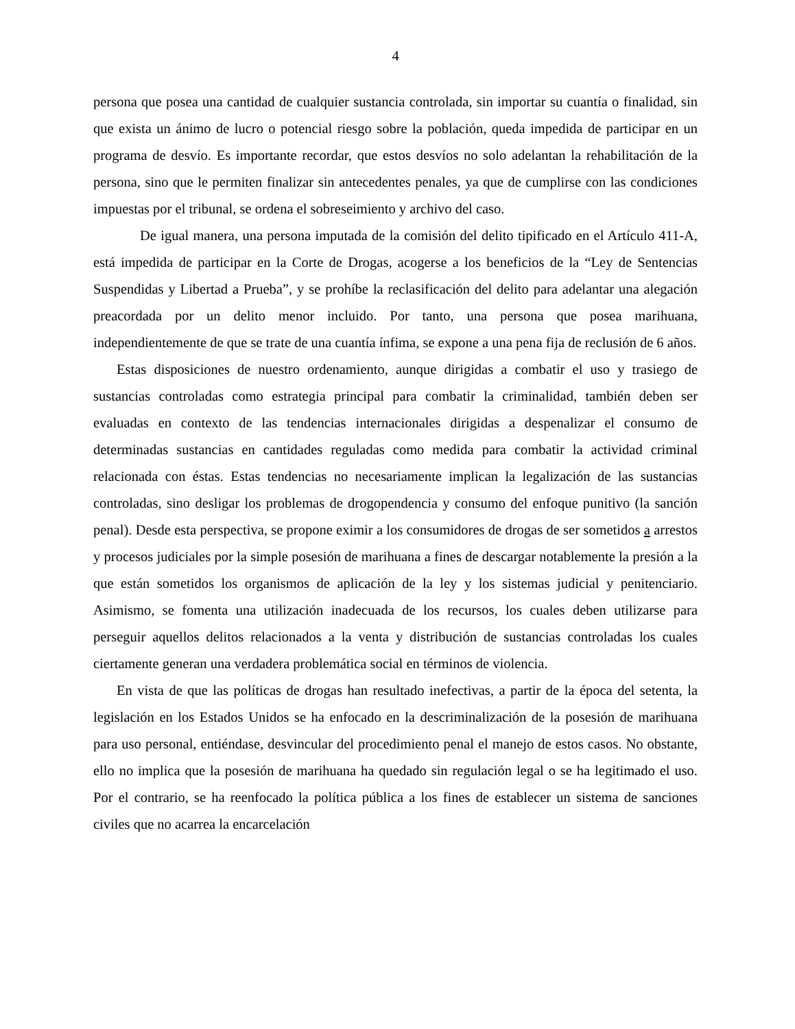4
persona que posea una cantidad de cualquier sustancia controlada, sin importar su cuantía o finalidad, sin que exista un ánimo de lucro o potencial riesgo sobre la población, queda impedida de participar en un programa de desvío. Es importante recordar, que estos desvíos no solo adelantan la rehabilitación de la persona, sino que le permiten finalizar sin antecedentes penales, ya que de cumplirse con las condiciones impuestas por el tribunal, se ordena el sobreseimiento y archivo del caso.
De igual manera, una persona imputada de la comisión del delito tipificado en el Artículo 411-A, está impedida de participar en la Corte de Drogas, acogerse a los beneficios de la “Ley de Sentencias Suspendidas y Libertad a Prueba”, y se prohíbe la reclasificación del delito para adelantar una alegación preacordada por un delito menor incluido. Por tanto, una persona que posea marihuana, independientemente de que se trate de una cuantía ínfima, se expone a una pena fija de reclusión de 6 años.
Estas disposiciones de nuestro ordenamiento, aunque dirigidas a combatir el uso y trasiego de sustancias controladas como estrategia principal para combatir la criminalidad, también deben ser evaluadas en contexto de las tendencias internacionales dirigidas a despenalizar el consumo de determinadas sustancias en cantidades reguladas como medida para combatir la actividad criminal relacionada con éstas. Estas tendencias no necesariamente implican la legalización de las sustancias controladas, sino desligar los problemas de drogopendencia y consumo del enfoque punitivo (la sanción penal). Desde esta perspectiva, se propone eximir a los consumidores de drogas de ser sometidos a arrestos y procesos judiciales por la simple posesión de marihuana a fines de descargar notablemente la presión a la que están sometidos los organismos de aplicación de la ley y los sistemas judicial y penitenciario. Asimismo, se fomenta una utilización inadecuada de los recursos, los cuales deben utilizarse para perseguir aquellos delitos relacionados a la venta y distribución de sustancias controladas los cuales ciertamente generan una verdadera problemática social en términos de violencia.
En vista de que las políticas de drogas han resultado inefectivas, a partir de la época del setenta, la legislación en los Estados Unidos se ha enfocado en la descriminalización de la posesión de marihuana para uso personal, entiéndase, desvincular del procedimiento penal el manejo de estos casos. No obstante, ello no implica que la posesión de marihuana ha quedado sin regulación legal o se ha legitimado el uso. Por el contrario, se ha reenfocado la política pública a los fines de establecer un sistema de sanciones civiles que no acarrea la encarcelación